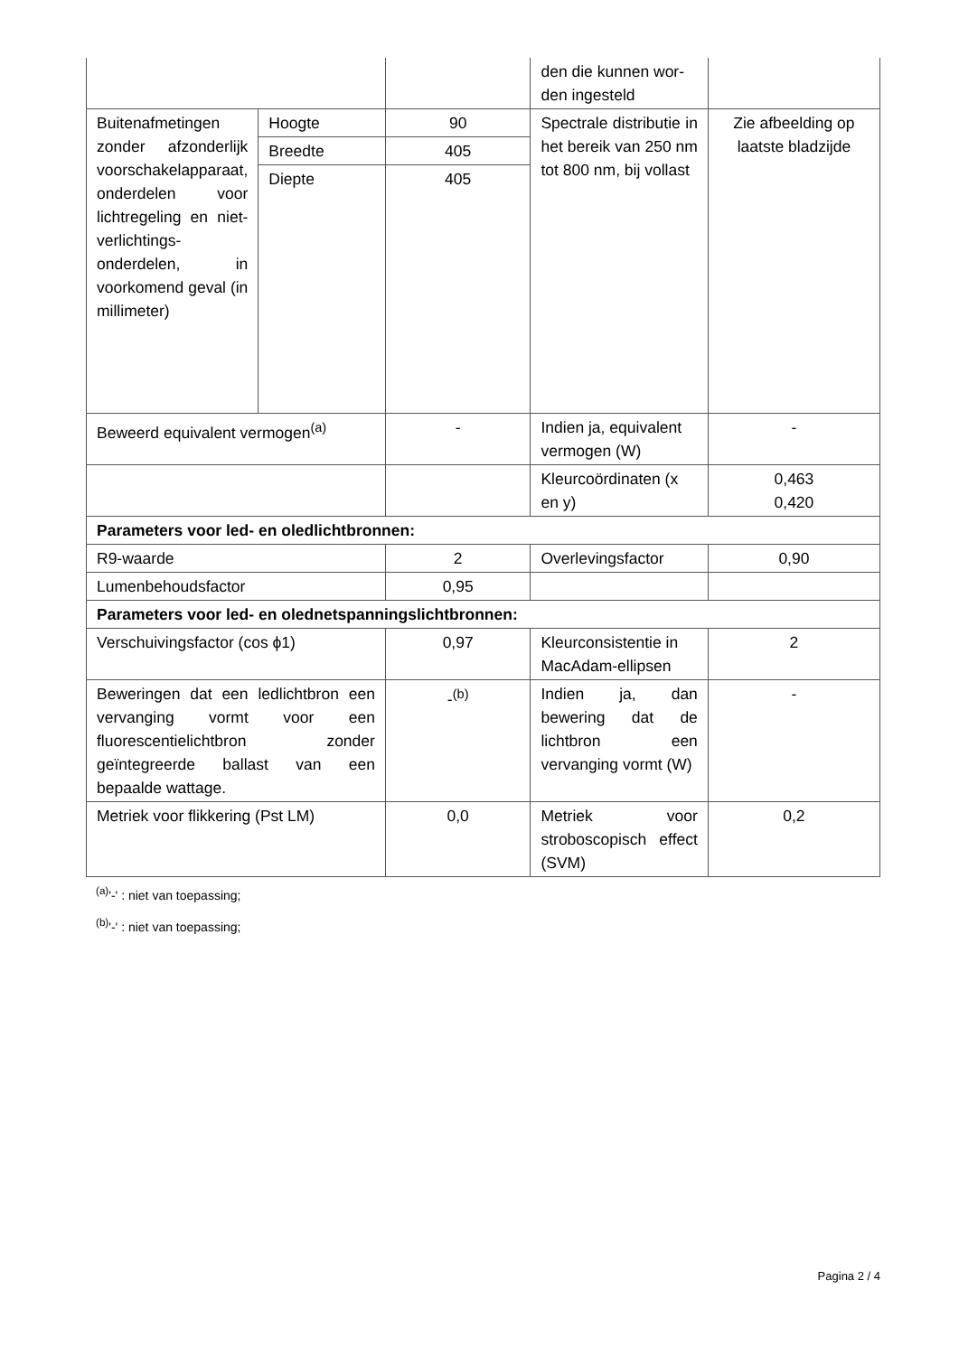| | | | den die kunnen wor-den ingesteld | |
| Buitenafmetingen zonder afzonderlijk voorschakelapparaat, onderdelen voor lichtregeling en niet-verlichtings-onderdelen, in voorkomend geval (in millimeter) | Hoogte | 90 | Spectrale distributie in het bereik van 250 nm tot 800 nm, bij vollast | Zie afbeelding op laatste bladzijde |
| | Breedte | 405 | | |
| | Diepte | 405 | | |
| Beweerd equivalent vermogen<sup>(a)</sup> | | - | Indien ja, equivalent vermogen (W) | - |
| | | | Kleurcoördinaten (x en y) | 0,463 0,420 |
| Parameters voor led- en oledlichtbronnen: | | | | |
| R9-waarde | | 2 | Overlevingsfactor | 0,90 |
| Lumenbehoudsfactor | | 0,95 | | |
| Parameters voor led- en olednetspanningslichtbronnen: | | | | |
| Verschuivingsfactor (cos ϕ1) | | 0,97 | Kleurconsistentie in MacAdam-ellipsen | 2 |
| Beweringen dat een ledlichtbron een vervanging vormt voor een fluorescentielichtbron zonder geïntegreerde ballast van een bepaalde wattage. | | -<sup>(b)</sup> | Indien ja, dan bewering dat de lichtbron een vervanging vormt (W) | - |
| Metriek voor flikkering (Pst LM) | | 0,0 | Metriek voor stroboscopisch effect (SVM) | 0,2 |
<sup>(a)</sup> '-' : niet van toepassing;
<sup>(b)</sup> '-' : niet van toepassing;
Pagina 2 / 4